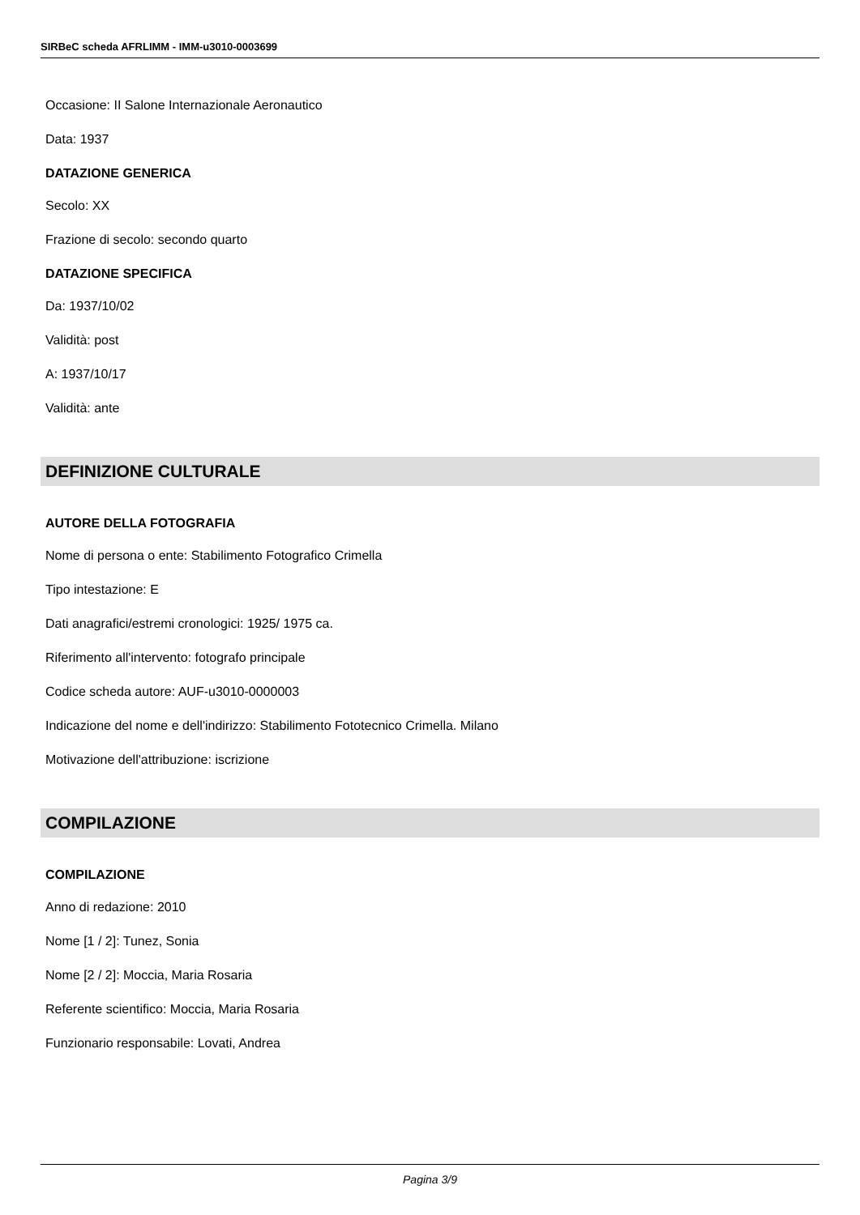SIRBeC scheda AFRLIMM - IMM-u3010-0003699
Occasione: II Salone Internazionale Aeronautico
Data: 1937
DATAZIONE GENERICA
Secolo: XX
Frazione di secolo: secondo quarto
DATAZIONE SPECIFICA
Da: 1937/10/02
Validità: post
A: 1937/10/17
Validità: ante
DEFINIZIONE CULTURALE
AUTORE DELLA FOTOGRAFIA
Nome di persona o ente: Stabilimento Fotografico Crimella
Tipo intestazione: E
Dati anagrafici/estremi cronologici: 1925/ 1975 ca.
Riferimento all'intervento: fotografo principale
Codice scheda autore: AUF-u3010-0000003
Indicazione del nome e dell'indirizzo: Stabilimento Fototecnico Crimella. Milano
Motivazione dell'attribuzione: iscrizione
COMPILAZIONE
COMPILAZIONE
Anno di redazione: 2010
Nome [1 / 2]: Tunez, Sonia
Nome [2 / 2]: Moccia, Maria Rosaria
Referente scientifico: Moccia, Maria Rosaria
Funzionario responsabile: Lovati, Andrea
Pagina 3/9